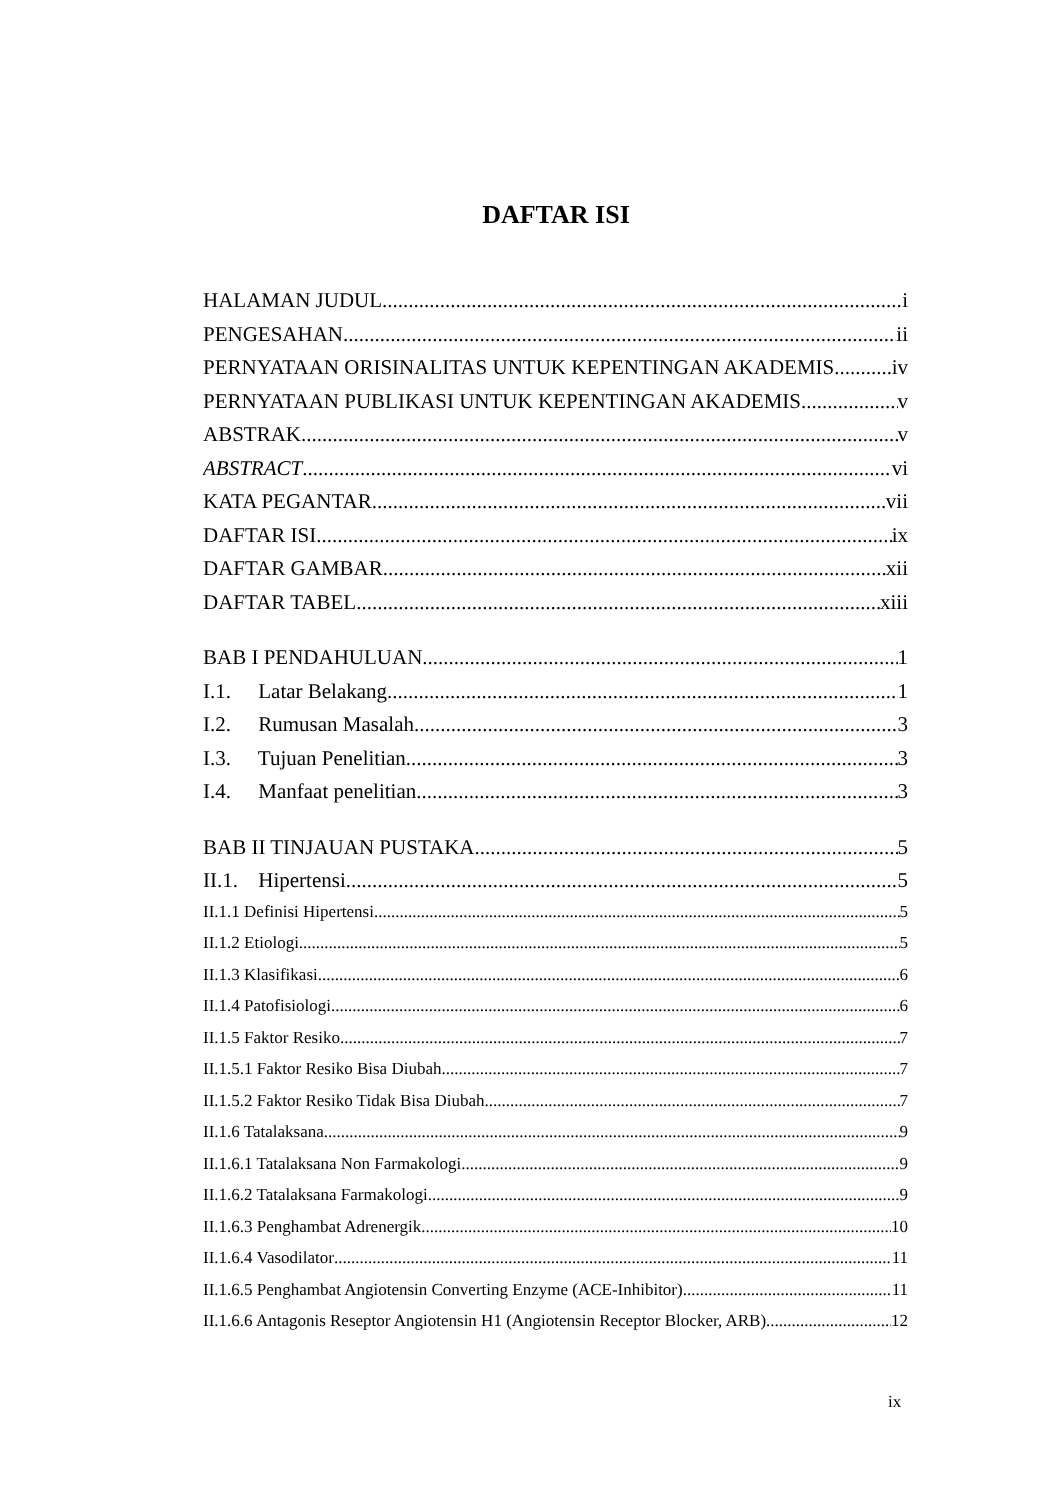DAFTAR ISI
HALAMAN JUDUL i
PENGESAHAN ii
PERNYATAAN ORISINALITAS UNTUK KEPENTINGAN AKADEMIS iv
PERNYATAAN PUBLIKASI UNTUK KEPENTINGAN AKADEMIS v
ABSTRAK v
ABSTRACT vi
KATA PEGANTAR vii
DAFTAR ISI ix
DAFTAR GAMBAR xii
DAFTAR TABEL xiii
BAB I PENDAHULUAN 1
I.1. Latar Belakang 1
I.2. Rumusan Masalah 3
I.3. Tujuan Penelitian 3
I.4. Manfaat penelitian 3
BAB II TINJAUAN PUSTAKA 5
II.1. Hipertensi 5
II.1.1 Definisi Hipertensi 5
II.1.2 Etiologi 5
II.1.3 Klasifikasi 6
II.1.4 Patofisiologi 6
II.1.5 Faktor Resiko 7
II.1.5.1 Faktor Resiko Bisa Diubah 7
II.1.5.2 Faktor Resiko Tidak Bisa Diubah 7
II.1.6 Tatalaksana 9
II.1.6.1 Tatalaksana Non Farmakologi 9
II.1.6.2 Tatalaksana Farmakologi 9
II.1.6.3 Penghambat Adrenergik 10
II.1.6.4 Vasodilator 11
II.1.6.5 Penghambat Angiotensin Converting Enzyme (ACE-Inhibitor) 11
II.1.6.6 Antagonis Reseptor Angiotensin H1 (Angiotensin Receptor Blocker, ARB) 12
ix